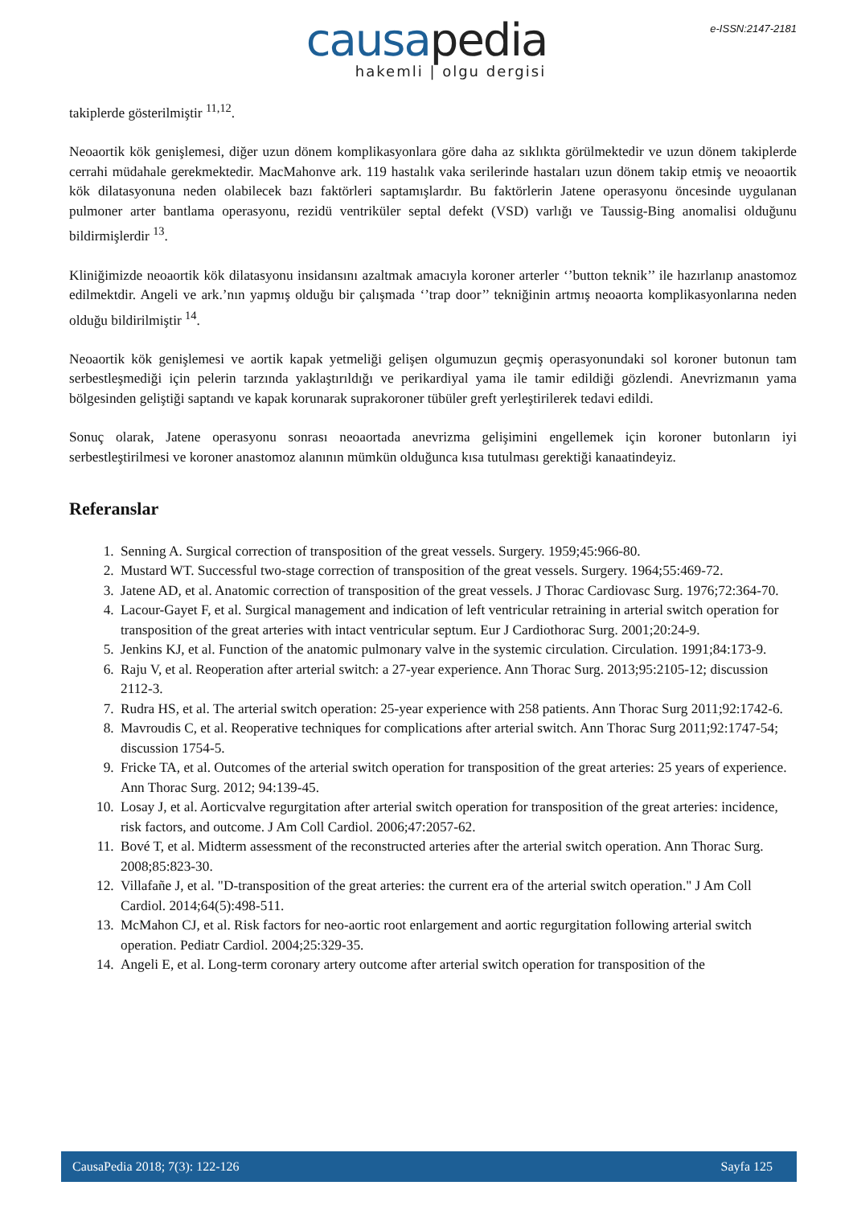e-ISSN:2147-2181
causapedia
hakemli | olgu dergisi
takiplerde gösterilmiştir <sup>11,12</sup>.
Neoaortik kök genişlemesi, diğer uzun dönem komplikasyonlara göre daha az sıklıkta görülmektedir ve uzun dönem takiplerde cerrahi müdahale gerekmektedir. MacMahonve ark. 119 hastalık vaka serilerinde hastaları uzun dönem takip etmiş ve neoaortik kök dilatasyonuna neden olabilecek bazı faktörleri saptamışlardır. Bu faktörlerin Jatene operasyonu öncesinde uygulanan pulmoner arter bantlama operasyonu, rezidü ventriküler septal defekt (VSD) varlığı ve Taussig-Bing anomalisi olduğunu bildirmişlerdir <sup>13</sup>.
Kliniğimizde neoaortik kök dilatasyonu insidansını azaltmak amacıyla koroner arterler ‘’button teknik’’ ile hazırlanıp anastomoz edilmektdir. Angeli ve ark.’nın yapmış olduğu bir çalışmada ‘’trap door’’ tekniğinin artmış neoaorta komplikasyonlarına neden olduğu bildirilmiştir <sup>14</sup>.
Neoaortik kök genişlemesi ve aortik kapak yetmeliği gelişen olgumuzun geçmiş operasyonundaki sol koroner butonun tam serbestleşmediği için pelerin tarzında yaklaştırıldığı ve perikardiyal yama ile tamir edildiği gözlendi. Anevrizmanın yama bölgesinden geliştiği saptandı ve kapak korunarak suprakoroner tübüler greft yerleştirilerek tedavi edildi.
Sonuç olarak, Jatene operasyonu sonrası neoaortada anevrizma gelişimini engellemek için koroner butonların iyi serbestleştirilmesi ve koroner anastomoz alanının mümkün olduğunca kısa tutulması gerektiği kanaatindeyiz.
Referanslar
1. Senning A. Surgical correction of transposition of the great vessels. Surgery. 1959;45:966-80.
2. Mustard WT. Successful two-stage correction of transposition of the great vessels. Surgery. 1964;55:469-72.
3. Jatene AD, et al. Anatomic correction of transposition of the great vessels. J Thorac Cardiovasc Surg. 1976;72:364-70.
4. Lacour-Gayet F, et al. Surgical management and indication of left ventricular retraining in arterial switch operation for transposition of the great arteries with intact ventricular septum. Eur J Cardiothorac Surg. 2001;20:24-9.
5. Jenkins KJ, et al. Function of the anatomic pulmonary valve in the systemic circulation. Circulation. 1991;84:173-9.
6. Raju V, et al. Reoperation after arterial switch: a 27-year experience. Ann Thorac Surg. 2013;95:2105-12; discussion 2112-3.
7. Rudra HS, et al. The arterial switch operation: 25-year experience with 258 patients. Ann Thorac Surg 2011;92:1742-6.
8. Mavroudis C, et al. Reoperative techniques for complications after arterial switch. Ann Thorac Surg 2011;92:1747-54; discussion 1754-5.
9. Fricke TA, et al. Outcomes of the arterial switch operation for transposition of the great arteries: 25 years of experience. Ann Thorac Surg. 2012; 94:139-45.
10. Losay J, et al. Aorticvalve regurgitation after arterial switch operation for transposition of the great arteries: incidence, risk factors, and outcome. J Am Coll Cardiol. 2006;47:2057-62.
11. Bové T, et al. Midterm assessment of the reconstructed arteries after the arterial switch operation. Ann Thorac Surg. 2008;85:823-30.
12. Villafañe J, et al. "D-transposition of the great arteries: the current era of the arterial switch operation." J Am Coll Cardiol. 2014;64(5):498-511.
13. McMahon CJ, et al. Risk factors for neo-aortic root enlargement and aortic regurgitation following arterial switch operation. Pediatr Cardiol. 2004;25:329-35.
14. Angeli E, et al. Long-term coronary artery outcome after arterial switch operation for transposition of the
CausaPedia 2018; 7(3): 122-126 Sayfa 125